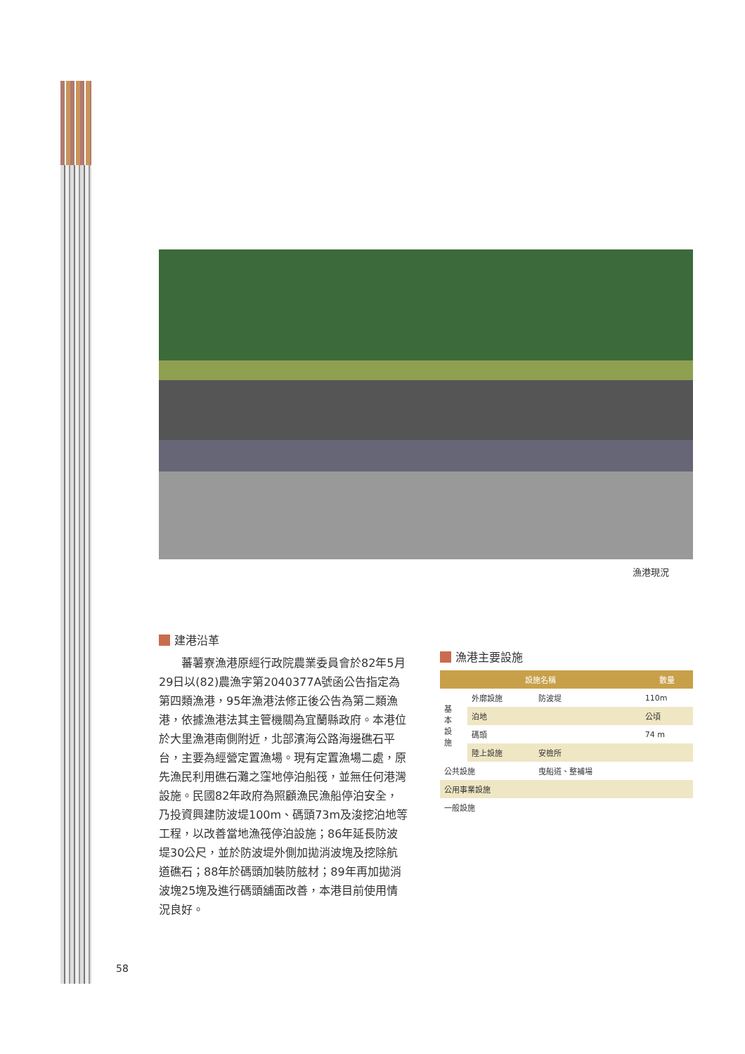漁港現況
建港沿革
蕃薯寮漁港原經行政院農業委員會於82年5月29日以(82)農漁字第2040377A號函公告指定為第四類漁港，95年漁港法修正後公告為第二類漁港，依據漁港法其主管機關為宜蘭縣政府。本港位於大里漁港南側附近，北部濱海公路海邊礁石平台，主要為經營定置漁場。現有定置漁場二處，原先漁民利用礁石灘之窪地停泊船筏，並無任何港灣設施。民國82年政府為照顧漁民漁船停泊安全，乃投資興建防波堤100m、碼頭73m及浚挖泊地等工程，以改善當地漁筏停泊設施；86年延長防波堤30公尺，並於防波堤外側加拋消波塊及挖除航道礁石；88年於碼頭加裝防舷材；89年再加拋消波塊25塊及進行碼頭舖面改善，本港目前使用情況良好。
漁港主要設施
| 設施名稱 | | | 數量 |
| --- | --- | --- | --- |
| 基 本 設 施 | 外廓設施 | 防波堤 | 110m |
| | 泊地 | | 公頃 |
| | 碼頭 | | 74 m |
| | 陸上設施 | 安檢所 | |
| 公共設施 | | 曳船道、整補場 | |
| 公用事業設施 | | | |
| 一般設施 | | | |
58